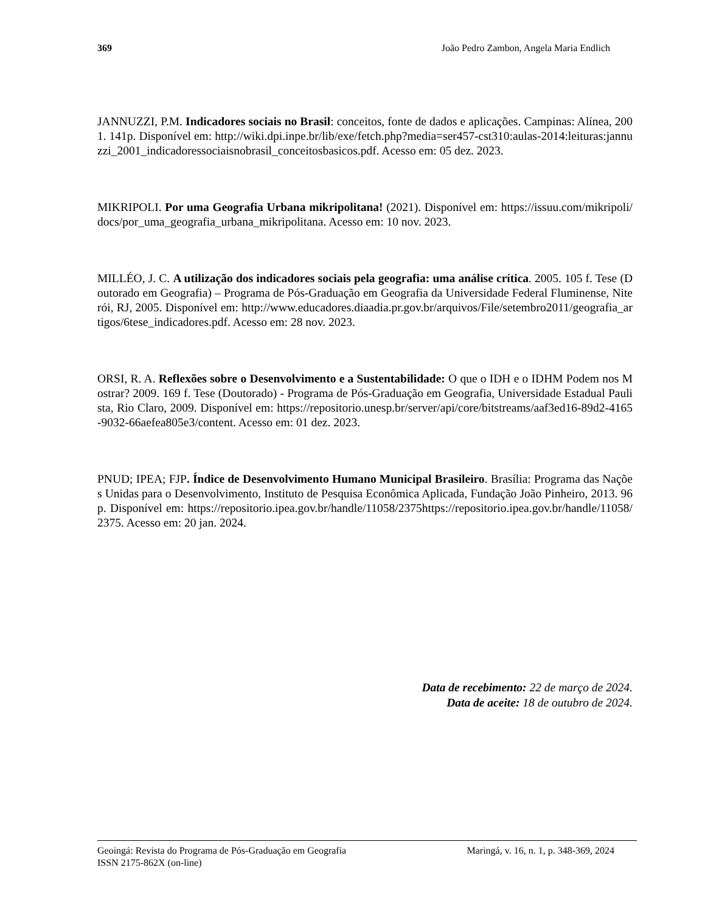369 João Pedro Zambon, Angela Maria Endlich
JANNUZZI, P.M. Indicadores sociais no Brasil: conceitos, fonte de dados e aplicações. Campinas: Alínea, 2001. 141p. Disponível em: http://wiki.dpi.inpe.br/lib/exe/fetch.php?media=ser457-cst310:aulas-2014:leituras:jannuzzi_2001_indicadoressociaisnobrasil_conceitosbasicos.pdf. Acesso em: 05 dez. 2023.
MIKRIPOLI. Por uma Geografia Urbana mikripolitana! (2021). Disponível em: https://issuu.com/mikripoli/docs/por_uma_geografia_urbana_mikripolitana. Acesso em: 10 nov. 2023.
MILLÉO, J. C. A utilização dos indicadores sociais pela geografia: uma análise crítica. 2005. 105 f. Tese (Doutorado em Geografia) – Programa de Pós-Graduação em Geografia da Universidade Federal Fluminense, Niterói, RJ, 2005. Disponível em: http://www.educadores.diaadia.pr.gov.br/arquivos/File/setembro2011/geografia_artigos/6tese_indicadores.pdf. Acesso em: 28 nov. 2023.
ORSI, R. A. Reflexões sobre o Desenvolvimento e a Sustentabilidade: O que o IDH e o IDHM Podem nos Mostrar? 2009. 169 f. Tese (Doutorado) - Programa de Pós-Graduação em Geografia, Universidade Estadual Paulista, Rio Claro, 2009. Disponível em: https://repositorio.unesp.br/server/api/core/bitstreams/aaf3ed16-89d2-4165-9032-66aefea805e3/content. Acesso em: 01 dez. 2023.
PNUD; IPEA; FJP. Índice de Desenvolvimento Humano Municipal Brasileiro. Brasília: Programa das Nações Unidas para o Desenvolvimento, Instituto de Pesquisa Econômica Aplicada, Fundação João Pinheiro, 2013. 96 p. Disponível em: https://repositorio.ipea.gov.br/handle/11058/2375https://repositorio.ipea.gov.br/handle/11058/2375. Acesso em: 20 jan. 2024.
Data de recebimento: 22 de março de 2024.
Data de aceite: 18 de outubro de 2024.
Geoingá: Revista do Programa de Pós-Graduação em Geografia Maringá, v. 16, n. 1, p. 348-369, 2024
ISSN 2175-862X (on-line)